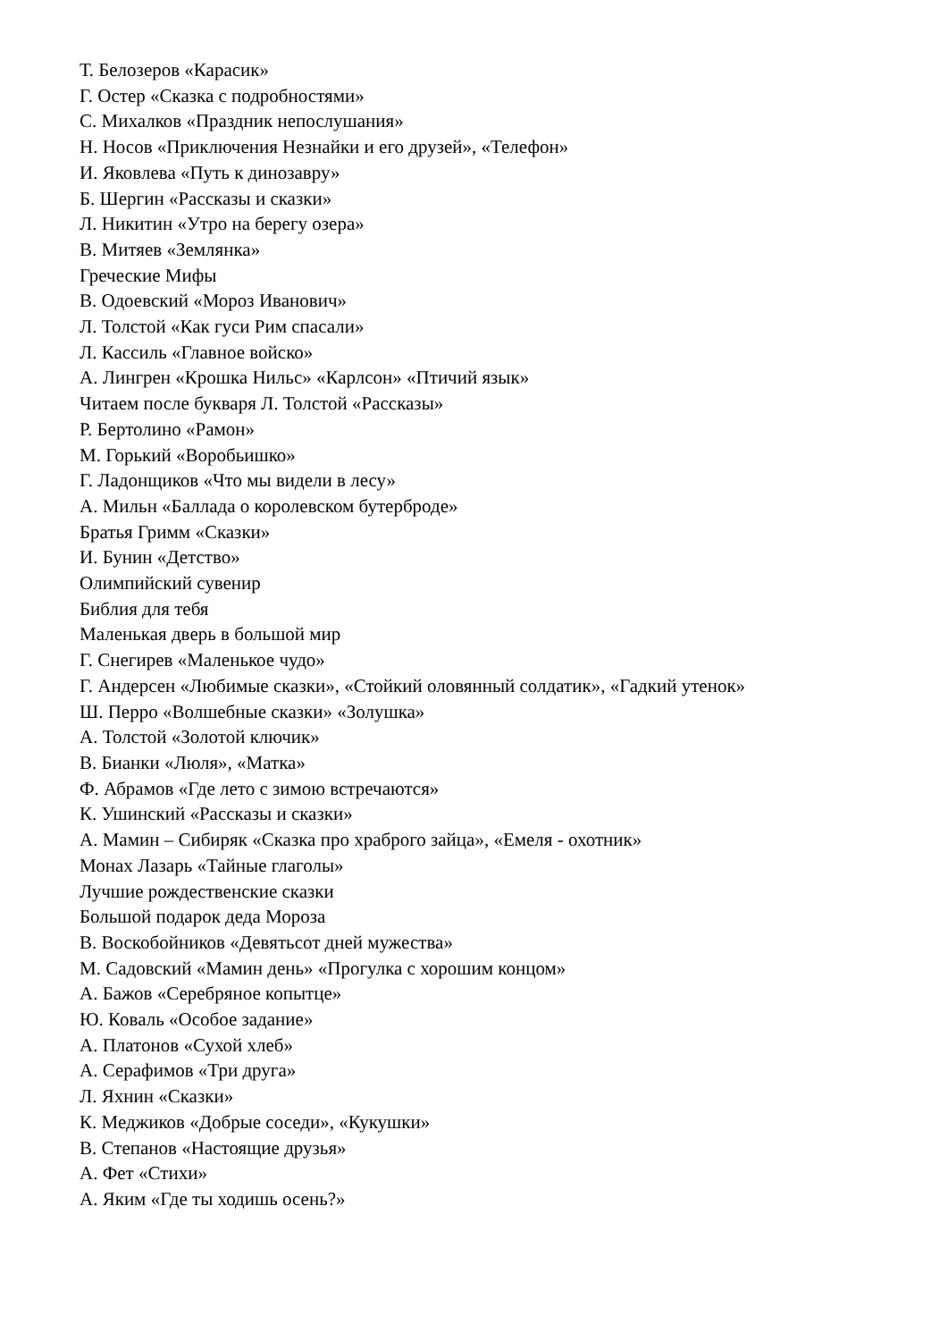Т. Белозеров «Карасик»
Г. Остер «Сказка с подробностями»
С. Михалков «Праздник непослушания»
Н. Носов «Приключения Незнайки и его друзей», «Телефон»
И. Яковлева «Путь к динозавру»
Б. Шергин «Рассказы и сказки»
Л. Никитин «Утро на берегу озера»
В. Митяев «Землянка»
Греческие Мифы
В. Одоевский «Мороз Иванович»
Л. Толстой «Как гуси Рим спасали»
Л. Кассиль «Главное войско»
А. Лингрен «Крошка Нильс» «Карлсон» «Птичий язык»
Читаем после букваря Л. Толстой «Рассказы»
Р. Бертолино «Рамон»
М. Горький «Воробьишко»
Г. Ладонщиков «Что мы видели в лесу»
А. Мильн «Баллада о королевском бутерброде»
Братья Гримм «Сказки»
И. Бунин «Детство»
Олимпийский сувенир
Библия для тебя
Маленькая дверь в большой мир
Г. Снегирев «Маленькое чудо»
Г. Андерсен «Любимые сказки», «Стойкий оловянный солдатик», «Гадкий утенок»
Ш. Перро «Волшебные сказки» «Золушка»
А. Толстой «Золотой ключик»
В. Бианки «Люля», «Матка»
Ф. Абрамов «Где лето с зимою встречаются»
К. Ушинский «Рассказы и сказки»
А. Мамин – Сибиряк «Сказка про храброго зайца», «Емеля - охотник»
Монах Лазарь «Тайные глаголы»
Лучшие рождественские сказки
Большой подарок деда Мороза
В. Воскобойников «Девятьсот дней мужества»
М. Садовский «Мамин день» «Прогулка с хорошим концом»
А. Бажов «Серебряное копытце»
Ю. Коваль «Особое задание»
А. Платонов «Сухой хлеб»
А. Серафимов «Три друга»
Л. Яхнин «Сказки»
К. Меджиков «Добрые соседи», «Кукушки»
В. Степанов «Настоящие друзья»
А. Фет «Стихи»
А. Яким «Где ты ходишь осень?»